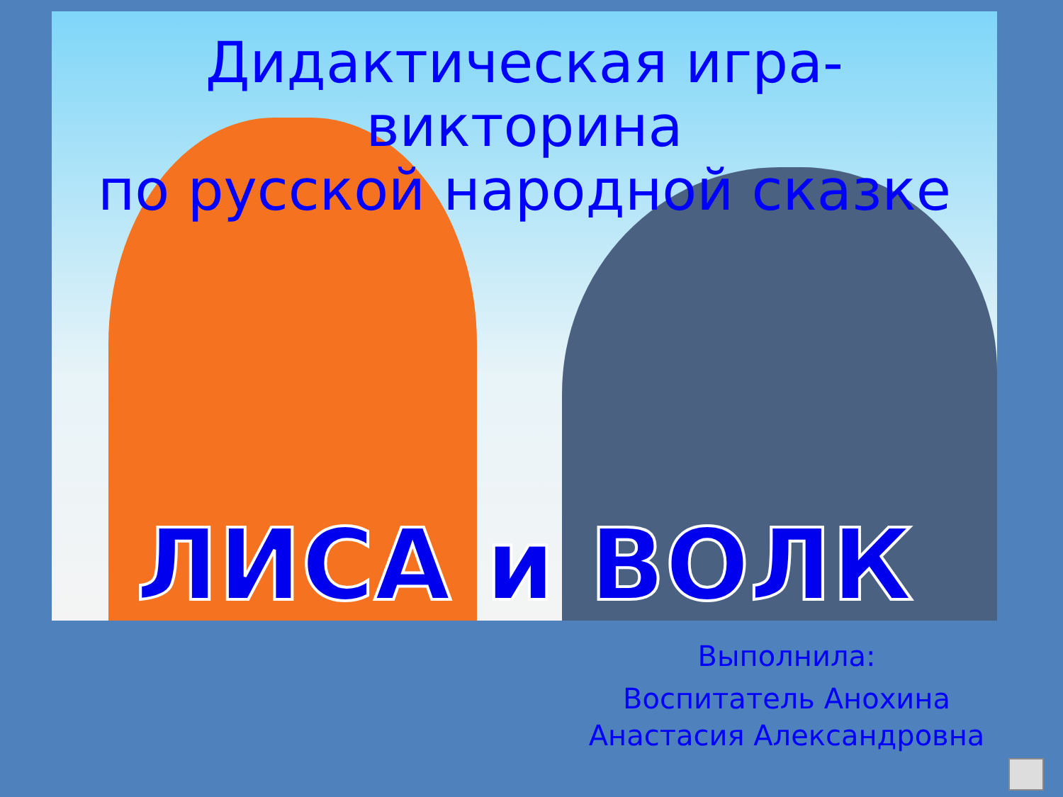Дидактическая игра-викторина
по русской народной сказке
ЛИСА и ВОЛК
Выполнила:
Воспитатель Анохина Анастасия Александровна